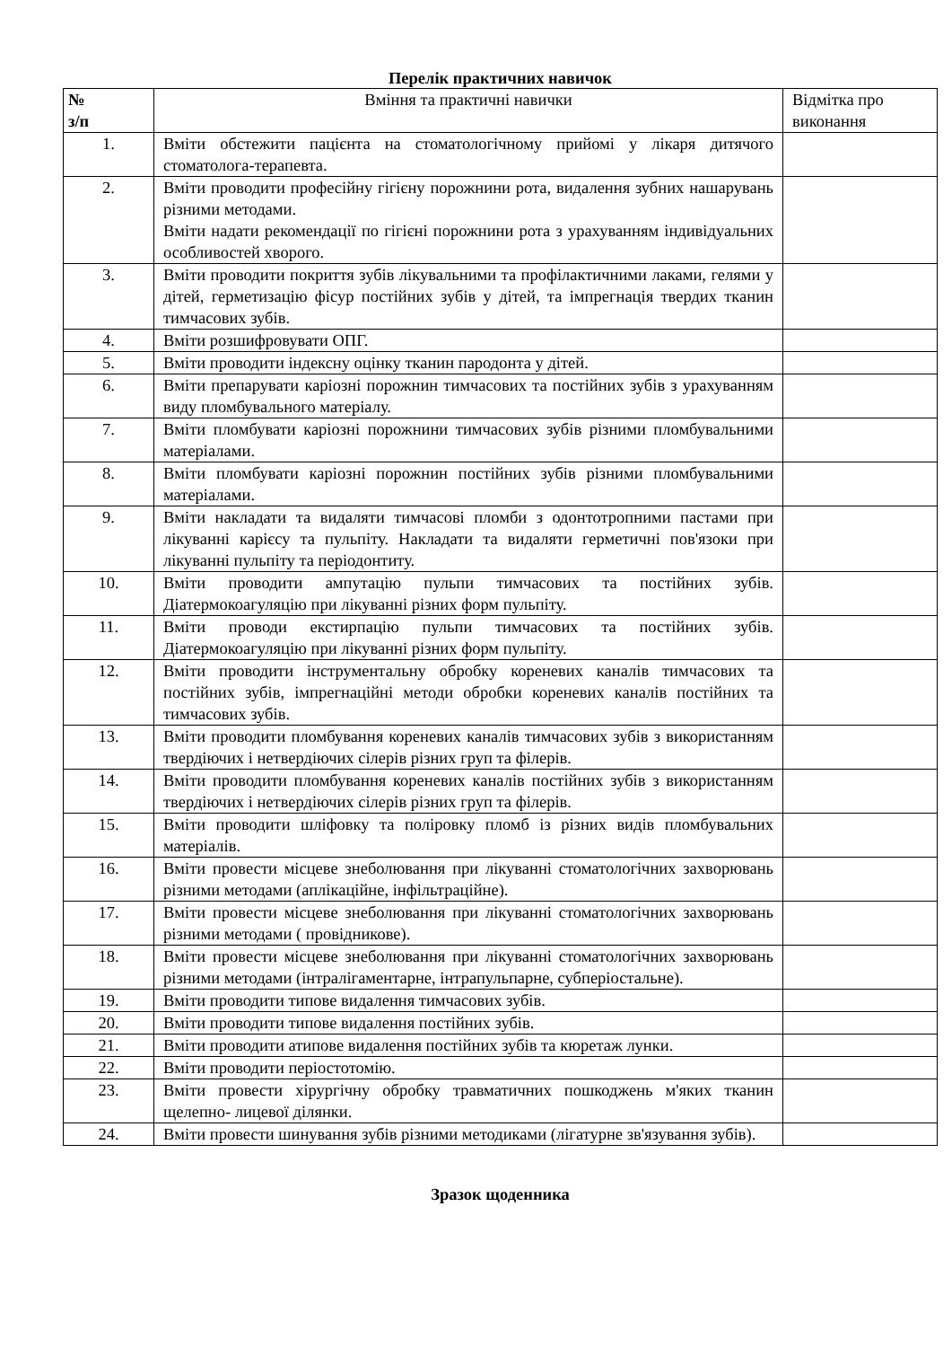Перелік практичних навичок
| № з/п | Вміння та практичні навички | Відмітка про виконання |
| --- | --- | --- |
| 1. | Вміти обстежити пацієнта на стоматологічному прийомі у лікаря дитячого стоматолога-терапевта. | |
| 2. | Вміти проводити професійну гігієну порожнини рота, видалення зубних нашарувань різними методами. Вміти надати рекомендації по гігієні порожнини рота з урахуванням індивідуальних особливостей хворого. | |
| 3. | Вміти проводити покриття зубів лікувальними та профілактичними лаками, гелями у дітей, герметизацію фісур постійних зубів у дітей, та імпрегнація твердих тканин тимчасових зубів. | |
| 4. | Вміти розшифровувати ОПГ. | |
| 5. | Вміти проводити індексну оцінку тканин пародонта у дітей. | |
| 6. | Вміти препарувати каріозні порожнин тимчасових та постійних зубів з урахуванням виду пломбувального матеріалу. | |
| 7. | Вміти пломбувати каріозні порожнини тимчасових зубів різними пломбувальними матеріалами. | |
| 8. | Вміти пломбувати каріозні порожнин постійних зубів різними пломбувальними матеріалами. | |
| 9. | Вміти накладати та видаляти тимчасові пломби з одонтотропними пастами при лікуванні карієсу та пульпіту. Накладати та видаляти герметичні пов'язоки при лікуванні пульпіту та періодонтиту. | |
| 10. | Вміти проводити ампутацію пульпи тимчасових та постійних зубів. Діатермокоагуляцію при лікуванні різних форм пульпіту. | |
| 11. | Вміти проводи екстирпацію пульпи тимчасових та постійних зубів. Діатермокоагуляцію при лікуванні різних форм пульпіту. | |
| 12. | Вміти проводити інструментальну обробку кореневих каналів тимчасових та постійних зубів, імпрегнаційні методи обробки кореневих каналів постійних та тимчасових зубів. | |
| 13. | Вміти проводити пломбування кореневих каналів тимчасових зубів з використанням твердіючих і нетвердіючих сілерів різних груп та філерів. | |
| 14. | Вміти проводити пломбування кореневих каналів постійних зубів з використанням твердіючих і нетвердіючих сілерів різних груп та філерів. | |
| 15. | Вміти проводити шліфовку та поліровку пломб із різних видів пломбувальних матеріалів. | |
| 16. | Вміти провести місцеве знеболювання при лікуванні стоматологічних захворювань різними методами (аплікаційне, інфільтраційне). | |
| 17. | Вміти провести місцеве знеболювання при лікуванні стоматологічних захворювань різними методами ( провідникове). | |
| 18. | Вміти провести місцеве знеболювання при лікуванні стоматологічних захворювань різними методами (інтралігаментарне, інтрапульпарне, субперіостальне). | |
| 19. | Вміти проводити типове видалення тимчасових зубів. | |
| 20. | Вміти проводити типове видалення постійних зубів. | |
| 21. | Вміти проводити атипове видалення постійних зубів та кюретаж лунки. | |
| 22. | Вміти проводити періостотомію. | |
| 23. | Вміти провести хірургічну обробку травматичних пошкоджень м'яких тканин щелепно- лицевої ділянки. | |
| 24. | Вміти провести шинування зубів різними методиками (лігатурне зв'язування зубів). | |
Зразок щоденника